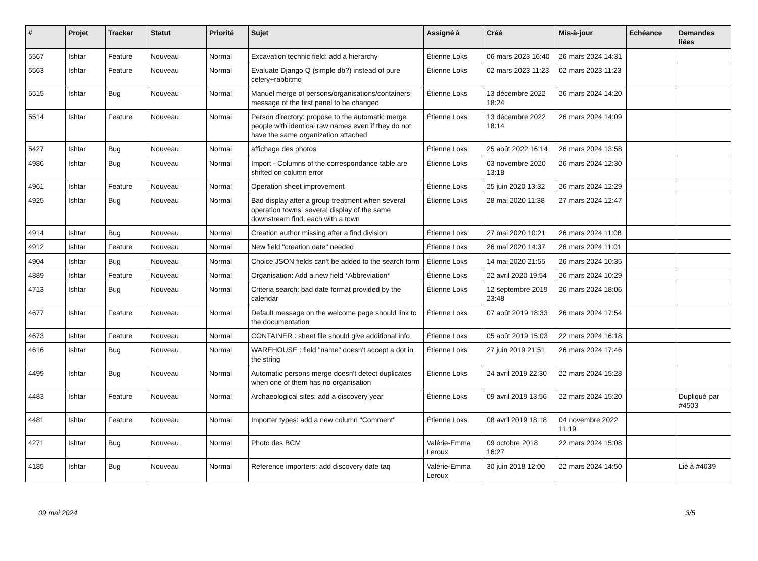| # | Projet | Tracker | Statut | Priorité | Sujet | Assigné à | Créé | Mis-à-jour | Echéance | Demandes liées |
| --- | --- | --- | --- | --- | --- | --- | --- | --- | --- | --- |
| 5567 | Ishtar | Feature | Nouveau | Normal | Excavation technic field: add a hierarchy | Étienne Loks | 06 mars 2023 16:40 | 26 mars 2024 14:31 | | |
| 5563 | Ishtar | Feature | Nouveau | Normal | Evaluate Django Q (simple db?) instead of pure celery+rabbitmq | Étienne Loks | 02 mars 2023 11:23 | 02 mars 2023 11:23 | | |
| 5515 | Ishtar | Bug | Nouveau | Normal | Manuel merge of persons/organisations/containers: message of the first panel to be changed | Étienne Loks | 13 décembre 2022 18:24 | 26 mars 2024 14:20 | | |
| 5514 | Ishtar | Feature | Nouveau | Normal | Person directory: propose to the automatic merge people with identical raw names even if they do not have the same organization attached | Étienne Loks | 13 décembre 2022 18:14 | 26 mars 2024 14:09 | | |
| 5427 | Ishtar | Bug | Nouveau | Normal | affichage des photos | Étienne Loks | 25 août 2022 16:14 | 26 mars 2024 13:58 | | |
| 4986 | Ishtar | Bug | Nouveau | Normal | Import - Columns of the correspondance table are shifted on column error | Étienne Loks | 03 novembre 2020 13:18 | 26 mars 2024 12:30 | | |
| 4961 | Ishtar | Feature | Nouveau | Normal | Operation sheet improvement | Étienne Loks | 25 juin 2020 13:32 | 26 mars 2024 12:29 | | |
| 4925 | Ishtar | Bug | Nouveau | Normal | Bad display after a group treatment when several operation towns: several display of the same downstream find, each with a town | Étienne Loks | 28 mai 2020 11:38 | 27 mars 2024 12:47 | | |
| 4914 | Ishtar | Bug | Nouveau | Normal | Creation author missing after a find division | Étienne Loks | 27 mai 2020 10:21 | 26 mars 2024 11:08 | | |
| 4912 | Ishtar | Feature | Nouveau | Normal | New field "creation date" needed | Étienne Loks | 26 mai 2020 14:37 | 26 mars 2024 11:01 | | |
| 4904 | Ishtar | Bug | Nouveau | Normal | Choice JSON fields can't be added to the search form | Étienne Loks | 14 mai 2020 21:55 | 26 mars 2024 10:35 | | |
| 4889 | Ishtar | Feature | Nouveau | Normal | Organisation: Add a new field *Abbreviation* | Étienne Loks | 22 avril 2020 19:54 | 26 mars 2024 10:29 | | |
| 4713 | Ishtar | Bug | Nouveau | Normal | Criteria search: bad date format provided by the calendar | Étienne Loks | 12 septembre 2019 23:48 | 26 mars 2024 18:06 | | |
| 4677 | Ishtar | Feature | Nouveau | Normal | Default message on the welcome page should link to the documentation | Étienne Loks | 07 août 2019 18:33 | 26 mars 2024 17:54 | | |
| 4673 | Ishtar | Feature | Nouveau | Normal | CONTAINER : sheet file should give additional info | Étienne Loks | 05 août 2019 15:03 | 22 mars 2024 16:18 | | |
| 4616 | Ishtar | Bug | Nouveau | Normal | WAREHOUSE : field "name" doesn't accept a dot in the string | Étienne Loks | 27 juin 2019 21:51 | 26 mars 2024 17:46 | | |
| 4499 | Ishtar | Bug | Nouveau | Normal | Automatic persons merge doesn't detect duplicates when one of them has no organisation | Étienne Loks | 24 avril 2019 22:30 | 22 mars 2024 15:28 | | |
| 4483 | Ishtar | Feature | Nouveau | Normal | Archaeological sites: add a discovery year | Étienne Loks | 09 avril 2019 13:56 | 22 mars 2024 15:20 | | Dupliqué par #4503 |
| 4481 | Ishtar | Feature | Nouveau | Normal | Importer types: add a new column "Comment" | Étienne Loks | 08 avril 2019 18:18 | 04 novembre 2022 11:19 | | |
| 4271 | Ishtar | Bug | Nouveau | Normal | Photo des BCM | Valérie-Emma Leroux | 09 octobre 2018 16:27 | 22 mars 2024 15:08 | | |
| 4185 | Ishtar | Bug | Nouveau | Normal | Reference importers: add discovery date taq | Valérie-Emma Leroux | 30 juin 2018 12:00 | 22 mars 2024 14:50 | | Lié à #4039 |
09 mai 2024 3/5